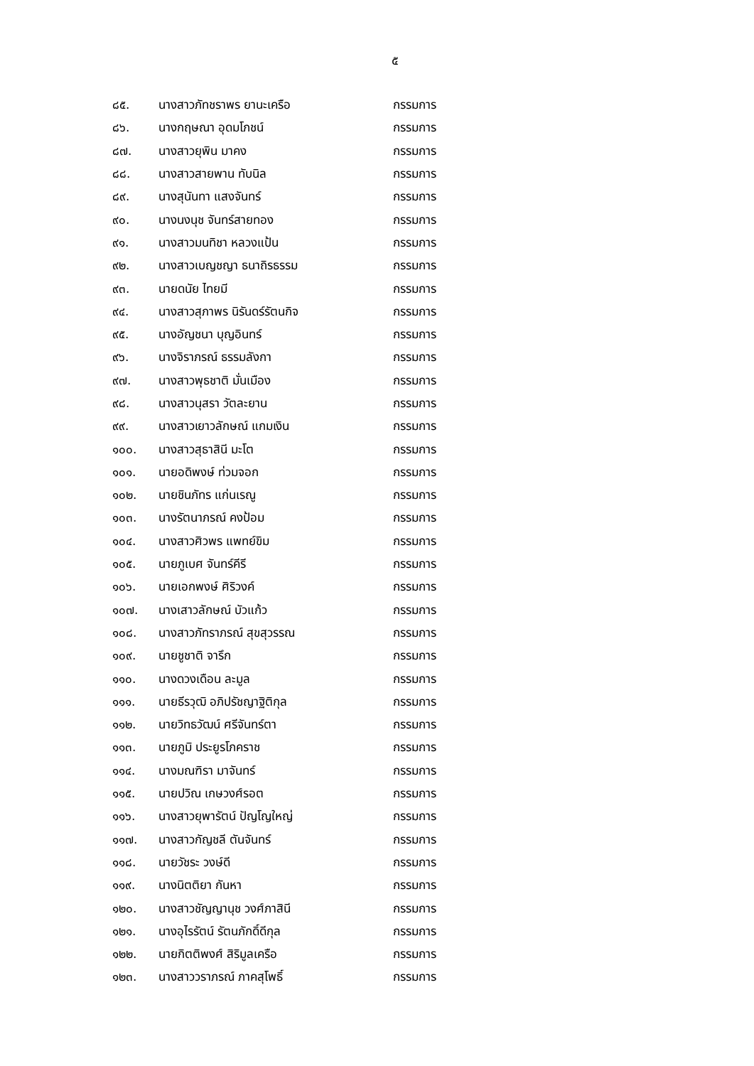๕
| ๘๕. | นางสาวภัทชราพร ยานะเครือ | กรรมการ |
| ๘๖. | นางกฤษณา อุดมโภชน์ | กรรมการ |
| ๘๗. | นางสาวยุพิน มาคง | กรรมการ |
| ๘๘. | นางสาวสายพาน ทับนิล | กรรมการ |
| ๘๙. | นางสุนันทา แสงจันทร์ | กรรมการ |
| ๙๐. | นางนงนุช จันทร์สายทอง | กรรมการ |
| ๙๑. | นางสาวมนทิชา หลวงแป้น | กรรมการ |
| ๙๒. | นางสาวเบญชญา ธนาถิรธรรม | กรรมการ |
| ๙๓. | นายดนัย ไทยมี | กรรมการ |
| ๙๔. | นางสาวสุภาพร นิรันดร์รัตนกิจ | กรรมการ |
| ๙๕. | นางอัญชนา บุญอินทร์ | กรรมการ |
| ๙๖. | นางจิราภรณ์ ธรรมลังกา | กรรมการ |
| ๙๗. | นางสาวพุธชาติ มั่นเมือง | กรรมการ |
| ๙๘. | นางสาวนุสรา วัตละยาน | กรรมการ |
| ๙๙. | นางสาวเยาวลักษณ์ แกมเงิน | กรรมการ |
| ๑๐๐. | นางสาวสุธาสินี มะโต | กรรมการ |
| ๑๐๑. | นายอดิพงษ์ ท่วมจอก | กรรมการ |
| ๑๐๒. | นายชินภัทร แก่นเรณู | กรรมการ |
| ๑๐๓. | นางรัตนาภรณ์ คงป้อม | กรรมการ |
| ๑๐๔. | นางสาวศิวพร แพทย์ขิม | กรรมการ |
| ๑๐๕. | นายภูเบศ จันทร์คีรี | กรรมการ |
| ๑๐๖. | นายเอกพงษ์ ศิริวงค์ | กรรมการ |
| ๑๐๗. | นางเสาวลักษณ์ บัวแก้ว | กรรมการ |
| ๑๐๘. | นางสาวภัทราภรณ์ สุขสุวรรณ | กรรมการ |
| ๑๐๙. | นายชูชาติ จารึก | กรรมการ |
| ๑๑๐. | นางดวงเดือน ละมูล | กรรมการ |
| ๑๑๑. | นายธีรวุฒิ อภิปรัชญาฐิติกุล | กรรมการ |
| ๑๑๒. | นายวิทธวัฒน์ ศรีจันทร์ตา | กรรมการ |
| ๑๑๓. | นายภูมิ ประยูรโภคราช | กรรมการ |
| ๑๑๔. | นางมณฑิรา มาจันทร์ | กรรมการ |
| ๑๑๕. | นายปวิณ เกษวงศ์รอต | กรรมการ |
| ๑๑๖. | นางสาวยุพารัตน์ ปัญโญใหญ่ | กรรมการ |
| ๑๑๗. | นางสาวกัญชลี ตันจันทร์ | กรรมการ |
| ๑๑๘. | นายวัชระ วงษ์ดี | กรรมการ |
| ๑๑๙. | นางนิตติยา กันหา | กรรมการ |
| ๑๒๐. | นางสาวชัญญานุช วงศ์ภาสินี | กรรมการ |
| ๑๒๑. | นางอุไรรัตน์ รัตนภักดิ์ดีกุล | กรรมการ |
| ๑๒๒. | นายกิตติพงศ์ สิริมูลเครือ | กรรมการ |
| ๑๒๓. | นางสาววราภรณ์ ภาคสุโพธิ์ | กรรมการ |